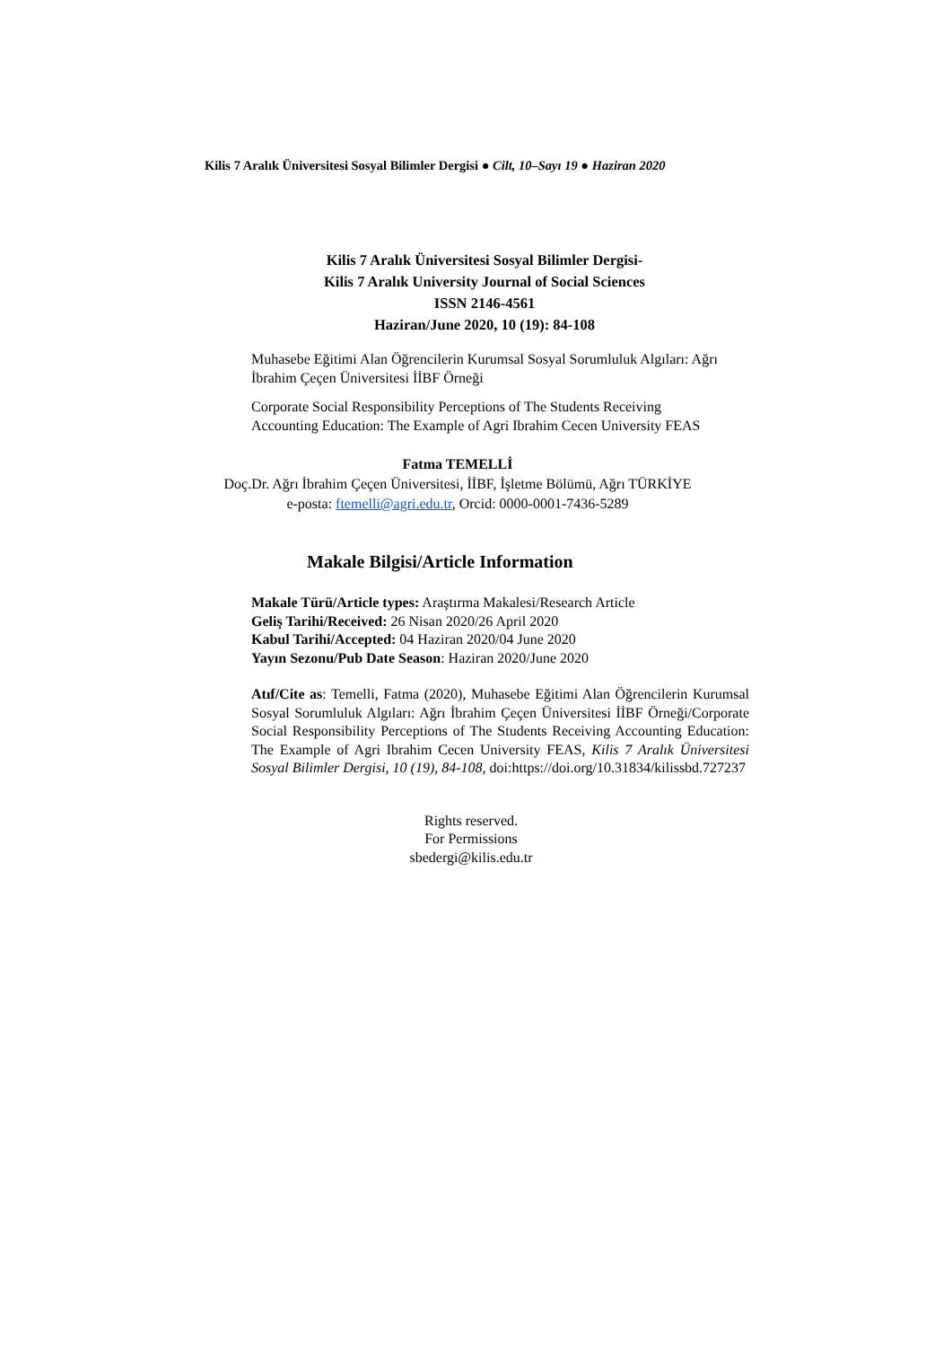Kilis 7 Aralık Üniversitesi Sosyal Bilimler Dergisi ● Cilt, 10–Sayı 19 ● Haziran 2020
Kilis 7 Aralık Üniversitesi Sosyal Bilimler Dergisi-
Kilis 7 Aralık University Journal of Social Sciences
ISSN 2146-4561
Haziran/June 2020, 10 (19): 84-108
Muhasebe Eğitimi Alan Öğrencilerin Kurumsal Sosyal Sorumluluk Algıları: Ağrı İbrahim Çeçen Üniversitesi İİBF Örneği
Corporate Social Responsibility Perceptions of The Students Receiving Accounting Education: The Example of Agri Ibrahim Cecen University FEAS
Fatma TEMELLİ
Doç.Dr. Ağrı İbrahim Çeçen Üniversitesi, İİBF, İşletme Bölümü, Ağrı TÜRKİYE
e-posta: ftemelli@agri.edu.tr, Orcid: 0000-0001-7436-5289
Makale Bilgisi/Article Information
Makale Türü/Article types: Araştırma Makalesi/Research Article
Geliş Tarihi/Received: 26 Nisan 2020/26 April 2020
Kabul Tarihi/Accepted: 04 Haziran 2020/04 June 2020
Yayın Sezonu/Pub Date Season: Haziran 2020/June 2020
Atıf/Cite as: Temelli, Fatma (2020), Muhasebe Eğitimi Alan Öğrencilerin Kurumsal Sosyal Sorumluluk Algıları: Ağrı İbrahim Çeçen Üniversitesi İİBF Örneği/Corporate Social Responsibility Perceptions of The Students Receiving Accounting Education: The Example of Agri Ibrahim Cecen University FEAS, Kilis 7 Aralık Üniversitesi Sosyal Bilimler Dergisi, 10 (19), 84-108, doi:https://doi.org/10.31834/kilissbd.727237
Rights reserved.
For Permissions
sbedergi@kilis.edu.tr